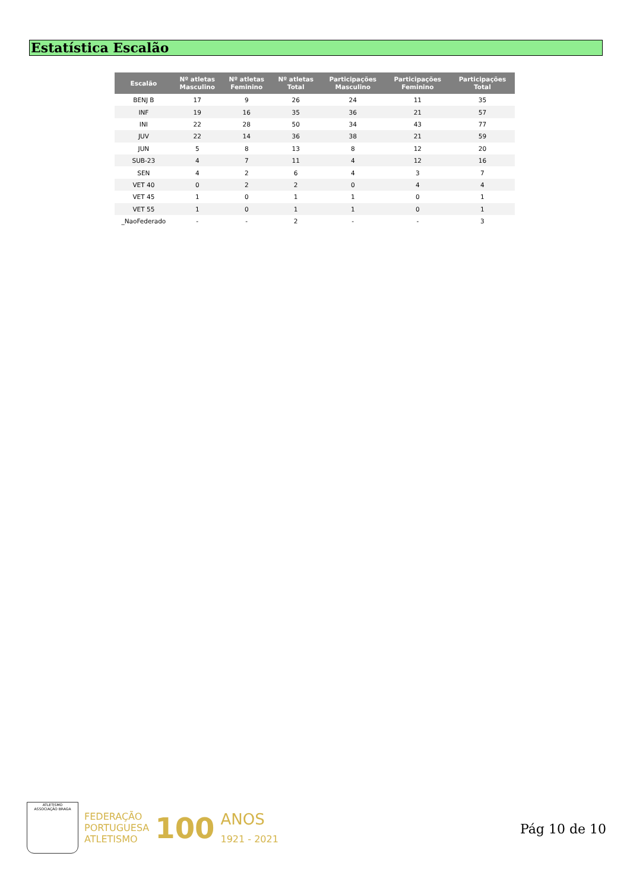Estatística Escalão
| Escalão | Nº atletas Masculino | Nº atletas Feminino | Nº atletas Total | Participações Masculino | Participações Feminino | Participações Total |
| --- | --- | --- | --- | --- | --- | --- |
| BENJ B | 17 | 9 | 26 | 24 | 11 | 35 |
| INF | 19 | 16 | 35 | 36 | 21 | 57 |
| INI | 22 | 28 | 50 | 34 | 43 | 77 |
| JUV | 22 | 14 | 36 | 38 | 21 | 59 |
| JUN | 5 | 8 | 13 | 8 | 12 | 20 |
| SUB-23 | 4 | 7 | 11 | 4 | 12 | 16 |
| SEN | 4 | 2 | 6 | 4 | 3 | 7 |
| VET 40 | 0 | 2 | 2 | 0 | 4 | 4 |
| VET 45 | 1 | 0 | 1 | 1 | 0 | 1 |
| VET 55 | 1 | 0 | 1 | 1 | 0 | 1 |
| _NaoFederado | - | - | 2 | - | - | 3 |
ATLETISMO
ASSOCIAÇÃO BRAGA
FEDERAÇÃO
PORTUGUESA
ATLETISMO
100
ANOS
1921 - 2021
Pág 10 de 10